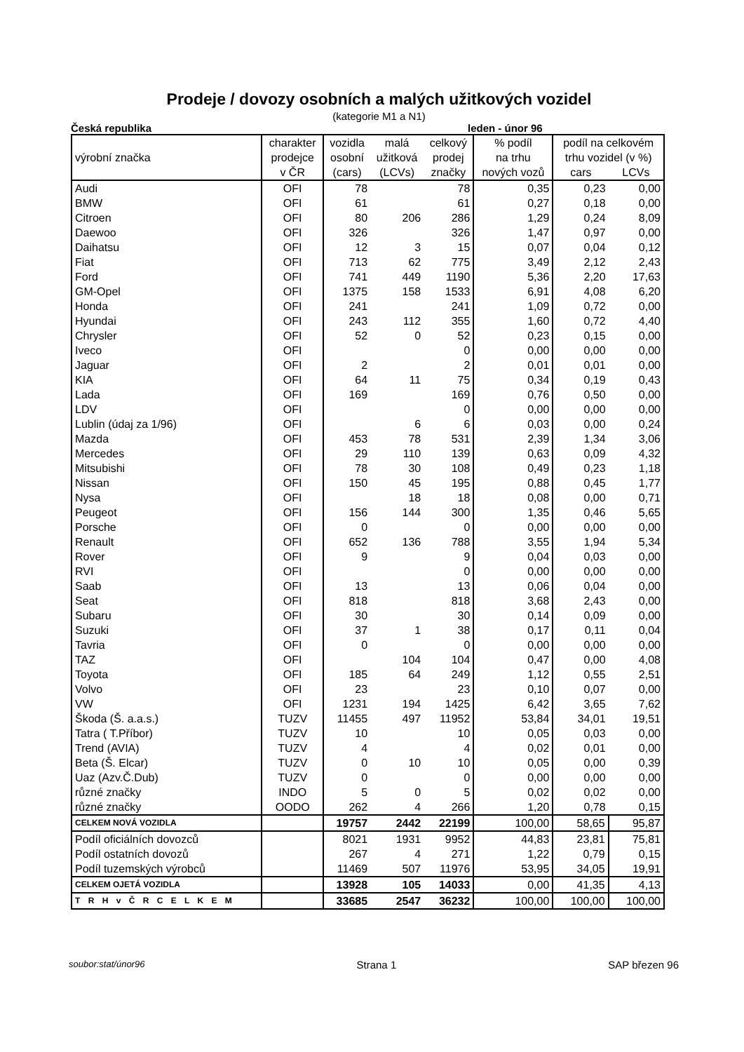Prodeje / dovozy osobních a malých užitkových vozidel
(kategorie M1 a N1)
Česká republika leden - únor 96
| | charakter | vozidla | malá | celkový | % podíl | podíl na celkovém | |
| --- | --- | --- | --- | --- | --- | --- | --- |
| výrobní značka | prodejce | osobní | užitková | prodej | na trhu | trhu vozidel (v %) | |
| | v ČR | (cars) | (LCVs) | značky | nových vozů | cars | LCVs |
| Audi | OFI | 78 | | 78 | 0,35 | 0,23 | 0,00 |
| BMW | OFI | 61 | | 61 | 0,27 | 0,18 | 0,00 |
| Citroen | OFI | 80 | 206 | 286 | 1,29 | 0,24 | 8,09 |
| Daewoo | OFI | 326 | | 326 | 1,47 | 0,97 | 0,00 |
| Daihatsu | OFI | 12 | 3 | 15 | 0,07 | 0,04 | 0,12 |
| Fiat | OFI | 713 | 62 | 775 | 3,49 | 2,12 | 2,43 |
| Ford | OFI | 741 | 449 | 1190 | 5,36 | 2,20 | 17,63 |
| GM-Opel | OFI | 1375 | 158 | 1533 | 6,91 | 4,08 | 6,20 |
| Honda | OFI | 241 | | 241 | 1,09 | 0,72 | 0,00 |
| Hyundai | OFI | 243 | 112 | 355 | 1,60 | 0,72 | 4,40 |
| Chrysler | OFI | 52 | 0 | 52 | 0,23 | 0,15 | 0,00 |
| Iveco | OFI | | | 0 | 0,00 | 0,00 | 0,00 |
| Jaguar | OFI | 2 | | 2 | 0,01 | 0,01 | 0,00 |
| KIA | OFI | 64 | 11 | 75 | 0,34 | 0,19 | 0,43 |
| Lada | OFI | 169 | | 169 | 0,76 | 0,50 | 0,00 |
| LDV | OFI | | | 0 | 0,00 | 0,00 | 0,00 |
| Lublin (údaj za 1/96) | OFI | | 6 | 6 | 0,03 | 0,00 | 0,24 |
| Mazda | OFI | 453 | 78 | 531 | 2,39 | 1,34 | 3,06 |
| Mercedes | OFI | 29 | 110 | 139 | 0,63 | 0,09 | 4,32 |
| Mitsubishi | OFI | 78 | 30 | 108 | 0,49 | 0,23 | 1,18 |
| Nissan | OFI | 150 | 45 | 195 | 0,88 | 0,45 | 1,77 |
| Nysa | OFI | | 18 | 18 | 0,08 | 0,00 | 0,71 |
| Peugeot | OFI | 156 | 144 | 300 | 1,35 | 0,46 | 5,65 |
| Porsche | OFI | 0 | | 0 | 0,00 | 0,00 | 0,00 |
| Renault | OFI | 652 | 136 | 788 | 3,55 | 1,94 | 5,34 |
| Rover | OFI | 9 | | 9 | 0,04 | 0,03 | 0,00 |
| RVI | OFI | | | 0 | 0,00 | 0,00 | 0,00 |
| Saab | OFI | 13 | | 13 | 0,06 | 0,04 | 0,00 |
| Seat | OFI | 818 | | 818 | 3,68 | 2,43 | 0,00 |
| Subaru | OFI | 30 | | 30 | 0,14 | 0,09 | 0,00 |
| Suzuki | OFI | 37 | 1 | 38 | 0,17 | 0,11 | 0,04 |
| Tavria | OFI | 0 | | 0 | 0,00 | 0,00 | 0,00 |
| TAZ | OFI | | 104 | 104 | 0,47 | 0,00 | 4,08 |
| Toyota | OFI | 185 | 64 | 249 | 1,12 | 0,55 | 2,51 |
| Volvo | OFI | 23 | | 23 | 0,10 | 0,07 | 0,00 |
| VW | OFI | 1231 | 194 | 1425 | 6,42 | 3,65 | 7,62 |
| Škoda (Š. a.a.s.) | TUZV | 11455 | 497 | 11952 | 53,84 | 34,01 | 19,51 |
| Tatra ( T.Příbor) | TUZV | 10 | | 10 | 0,05 | 0,03 | 0,00 |
| Trend (AVIA) | TUZV | 4 | | 4 | 0,02 | 0,01 | 0,00 |
| Beta (Š. Elcar) | TUZV | 0 | 10 | 10 | 0,05 | 0,00 | 0,39 |
| Uaz (Azv.Č.Dub) | TUZV | 0 | | 0 | 0,00 | 0,00 | 0,00 |
| různé značky | INDO | 5 | 0 | 5 | 0,02 | 0,02 | 0,00 |
| různé značky | OODO | 262 | 4 | 266 | 1,20 | 0,78 | 0,15 |
| CELKEM NOVÁ VOZIDLA | | 19757 | 2442 | 22199 | 100,00 | 58,65 | 95,87 |
| Podíl oficiálních dovozců | | 8021 | 1931 | 9952 | 44,83 | 23,81 | 75,81 |
| Podíl ostatních dovozů | | 267 | 4 | 271 | 1,22 | 0,79 | 0,15 |
| Podíl tuzemských výrobců | | 11469 | 507 | 11976 | 53,95 | 34,05 | 19,91 |
| CELKEM OJETÁ VOZIDLA | | 13928 | 105 | 14033 | 0,00 | 41,35 | 4,13 |
| T R H v Č R C E L K E M | | 33685 | 2547 | 36232 | 100,00 | 100,00 | 100,00 |
soubor:stat/únor96 Strana 1 SAP březen 96